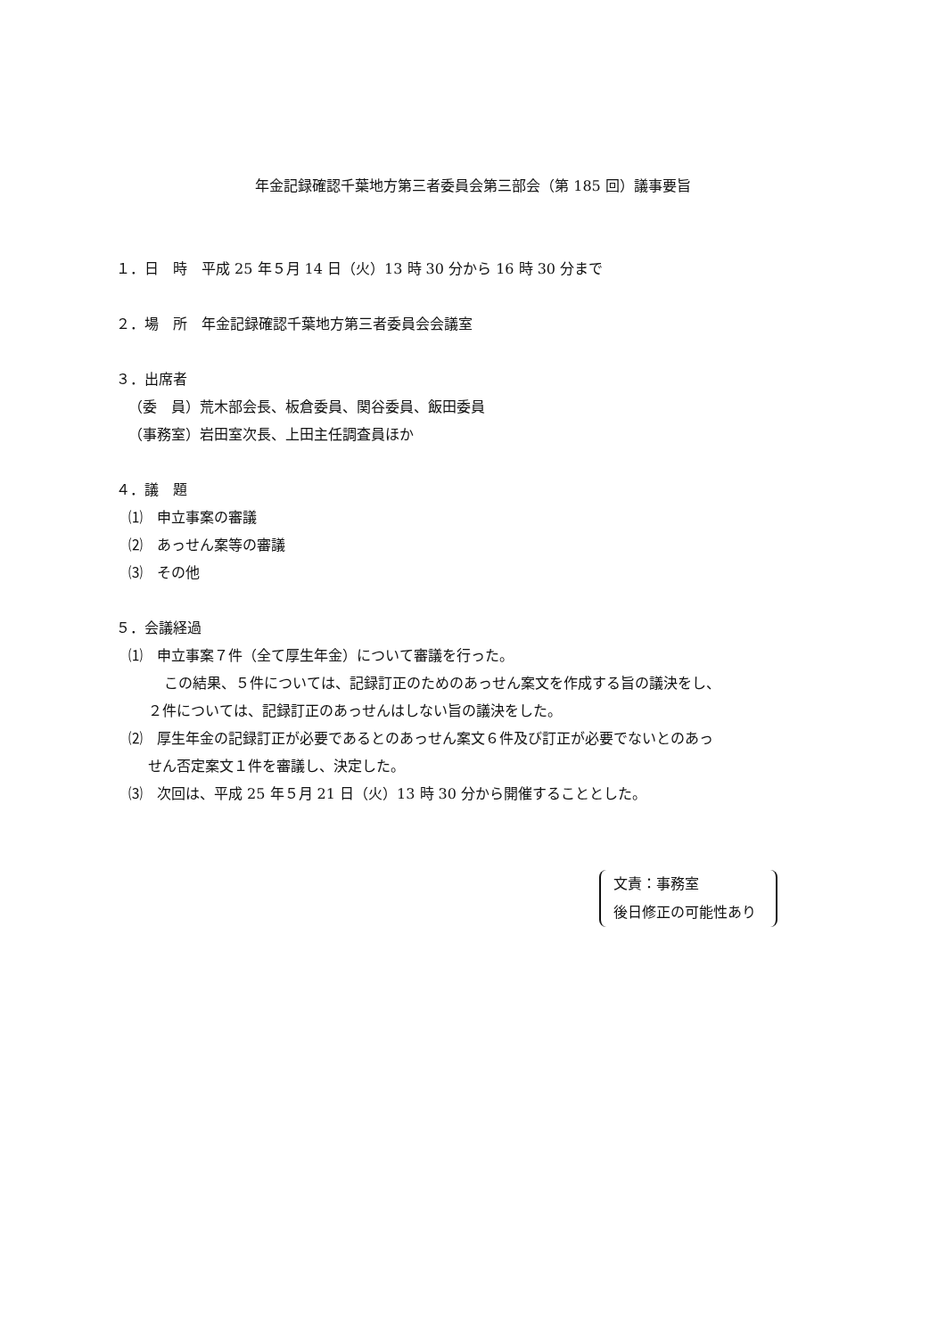年金記録確認千葉地方第三者委員会第三部会（第 185 回）議事要旨
１．日　時　平成 25 年５月 14 日（火）13 時 30 分から 16 時 30 分まで
２．場　所　年金記録確認千葉地方第三者委員会会議室
３．出席者
（委　員）荒木部会長、板倉委員、関谷委員、飯田委員
（事務室）岩田室次長、上田主任調査員ほか
４．議　題
⑴　申立事案の審議
⑵　あっせん案等の審議
⑶　その他
５．会議経過
⑴　申立事案７件（全て厚生年金）について審議を行った。
この結果、５件については、記録訂正のためのあっせん案文を作成する旨の議決をし、
２件については、記録訂正のあっせんはしない旨の議決をした。
⑵　厚生年金の記録訂正が必要であるとのあっせん案文６件及び訂正が必要でないとのあっ
せん否定案文１件を審議し、決定した。
⑶　次回は、平成 25 年５月 21 日（火）13 時 30 分から開催することとした。
文責：事務室
後日修正の可能性あり